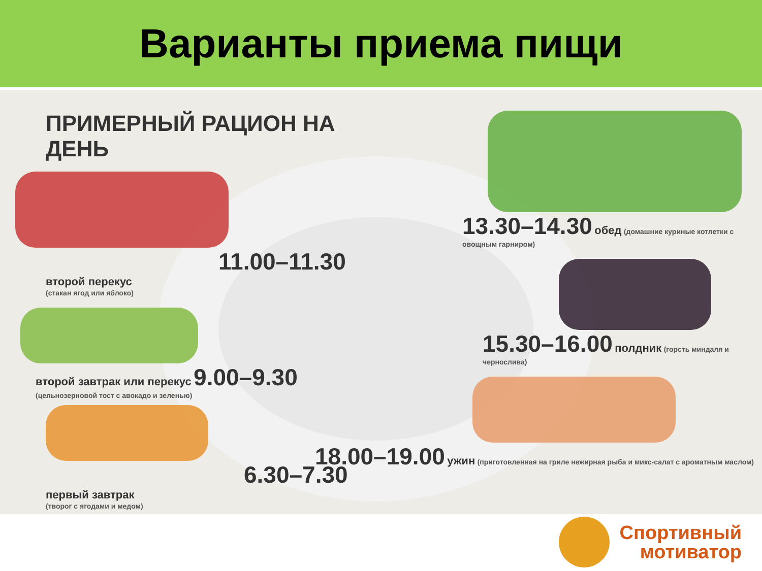Варианты приема пищи
ПРИМЕРНЫЙ РАЦИОН НА ДЕНЬ
11.00–11.30
второй перекус
(стакан ягод или яблоко)
второй завтрак или перекус 9.00–9.30
(цельнозерновой тост с авокадо и зеленью)
6.30–7.30
первый завтрак
(творог с ягодами и медом)
13.30–14.30 обед (домашние куриные котлетки с овощным гарниром)
15.30–16.00 полдник (горсть миндаля и чернослива)
18.00–19.00 ужин (приготовленная на гриле нежирная рыба и микс-салат с ароматным маслом)
Спортивный
мотиватор